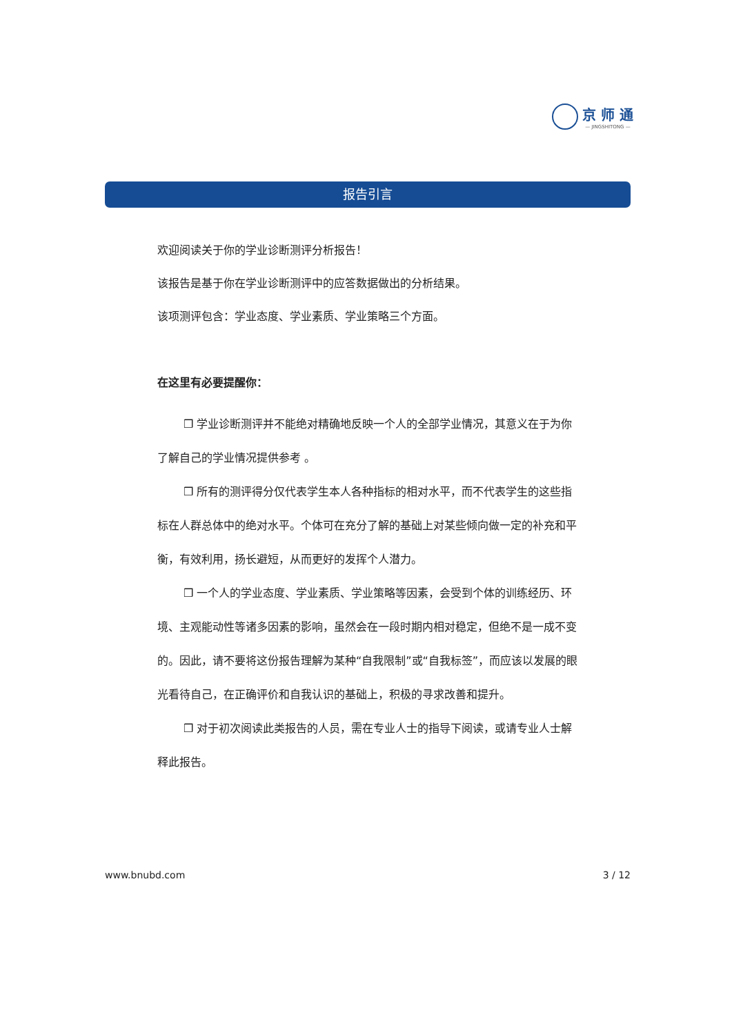京 师 通
— JINGSHITONG —
报告引言
欢迎阅读关于你的学业诊断测评分析报告！
该报告是基于你在学业诊断测评中的应答数据做出的分析结果。
该项测评包含：学业态度、学业素质、学业策略三个方面。
在这里有必要提醒你：
❒ 学业诊断测评并不能绝对精确地反映一个人的全部学业情况，其意义在于为你了解自己的学业情况提供参考 。
❒ 所有的测评得分仅代表学生本人各种指标的相对水平，而不代表学生的这些指标在人群总体中的绝对水平。个体可在充分了解的基础上对某些倾向做一定的补充和平衡，有效利用，扬长避短，从而更好的发挥个人潜力。
❒ 一个人的学业态度、学业素质、学业策略等因素，会受到个体的训练经历、环境、主观能动性等诸多因素的影响，虽然会在一段时期内相对稳定，但绝不是一成不变的。因此，请不要将这份报告理解为某种“自我限制”或“自我标签”，而应该以发展的眼光看待自己，在正确评价和自我认识的基础上，积极的寻求改善和提升。
❒ 对于初次阅读此类报告的人员，需在专业人士的指导下阅读，或请专业人士解释此报告。
www.bnubd.com 3 / 12